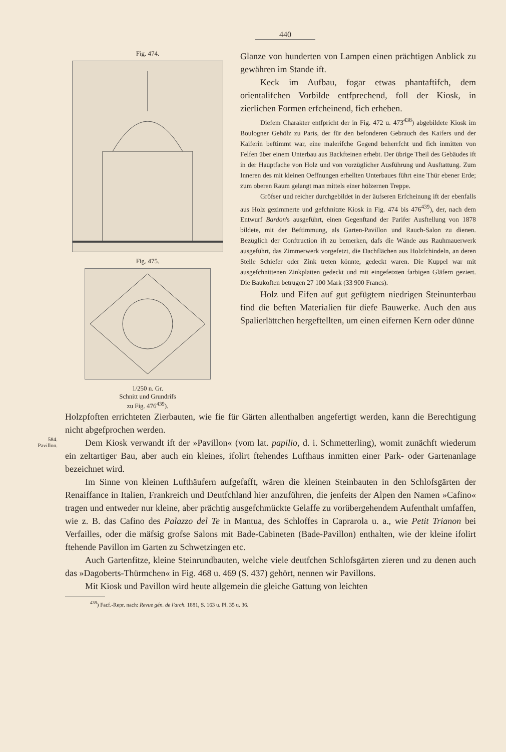440
Fig. 474.
Fig. 475.
1/250 n. Gr.
Schnitt und Grundrifs
zu Fig. 476<sup>439</sup>).
Glanze von hunderten von Lampen einen prächtigen Anblick zu gewähren im Stande ift.
Keck im Aufbau, fogar etwas phantaftifch, dem orientalifchen Vorbilde entfprechend, foll der Kiosk, in zierlichen Formen erfcheinend, fich erheben.
Diefem Charakter entfpricht der in Fig. 472 u. 473<sup>438</sup>) abgebildete Kiosk im Boulogner Gehölz zu Paris, der für den befonderen Gebrauch des Kaifers und der Kaiferin beftimmt war, eine malerifche Gegend beherrfcht und fich inmitten von Felfen über einem Unterbau aus Backfteinen erhebt. Der übrige Theil des Gebäudes ift in der Hauptfache von Holz und von vorzüglicher Ausführung und Ausftattung. Zum Inneren des mit kleinen Oeffnungen erhellten Unterbaues führt eine Thür ebener Erde; zum oberen Raum gelangt man mittels einer hölzernen Treppe.
Gröfser und reicher durchgebildet in der äufseren Erfcheinung ift der ebenfalls aus Holz gezimmerte und gefchnitzte Kiosk in Fig. 474 bis 476<sup>439</sup>), der, nach dem Entwurf Bardon's ausgeführt, einen Gegenftand der Parifer Ausftellung von 1878 bildete, mit der Beftimmung, als Garten-Pavillon und Rauch-Salon zu dienen. Bezüglich der Conftruction ift zu bemerken, dafs die Wände aus Rauhmauerwerk ausgeführt, das Zimmerwerk vorgefetzt, die Dachflächen aus Holzfchindeln, an deren Stelle Schiefer oder Zink treten könnte, gedeckt waren. Die Kuppel war mit ausgefchnittenen Zinkplatten gedeckt und mit eingefetzten farbigen Gläfern geziert. Die Baukoften betrugen 27 100 Mark (33 900 Francs).
Holz und Eifen auf gut gefügtem niedrigen Steinunterbau find die beften Materialien für diefe Bauwerke. Auch den aus Spalierlättchen hergeftellten, um einen eifernen Kern oder dünne
Holzpfoften errichteten Zierbauten, wie fie für Gärten allenthalben angefertigt werden, kann die Berechtigung nicht abgefprochen werden.
584.
Pavillon.
Dem Kiosk verwandt ift der »Pavillon« (vom lat. papilio, d. i. Schmetterling), womit zunächft wiederum ein zeltartiger Bau, aber auch ein kleines, ifolirt ftehendes Lufthaus inmitten einer Park- oder Gartenanlage bezeichnet wird.
Im Sinne von kleinen Lufthäufern aufgefafft, wären die kleinen Steinbauten in den Schlofsgärten der Renaiffance in Italien, Frankreich und Deutfchland hier anzuführen, die jenfeits der Alpen den Namen »Cafino« tragen und entweder nur kleine, aber prächtig ausgefchmückte Gelaffe zu vorübergehendem Aufenthalt umfaffen, wie z. B. das Cafino des Palazzo del Te in Mantua, des Schloffes in Caprarola u. a., wie Petit Trianon bei Verfailles, oder die mäfsig grofse Salons mit Bade-Cabineten (Bade-Pavillon) enthalten, wie der kleine ifolirt ftehende Pavillon im Garten zu Schwetzingen etc.
Auch Gartenfitze, kleine Steinrundbauten, welche viele deutfchen Schlofsgärten zieren und zu denen auch das »Dagoberts-Thürmchen« in Fig. 468 u. 469 (S. 437) gehört, nennen wir Pavillons.
Mit Kiosk und Pavillon wird heute allgemein die gleiche Gattung von leichten
<sup>439</sup>) Facf.-Repr. nach: Revue gén. de l'arch. 1881, S. 163 u. Pl. 35 u. 36.